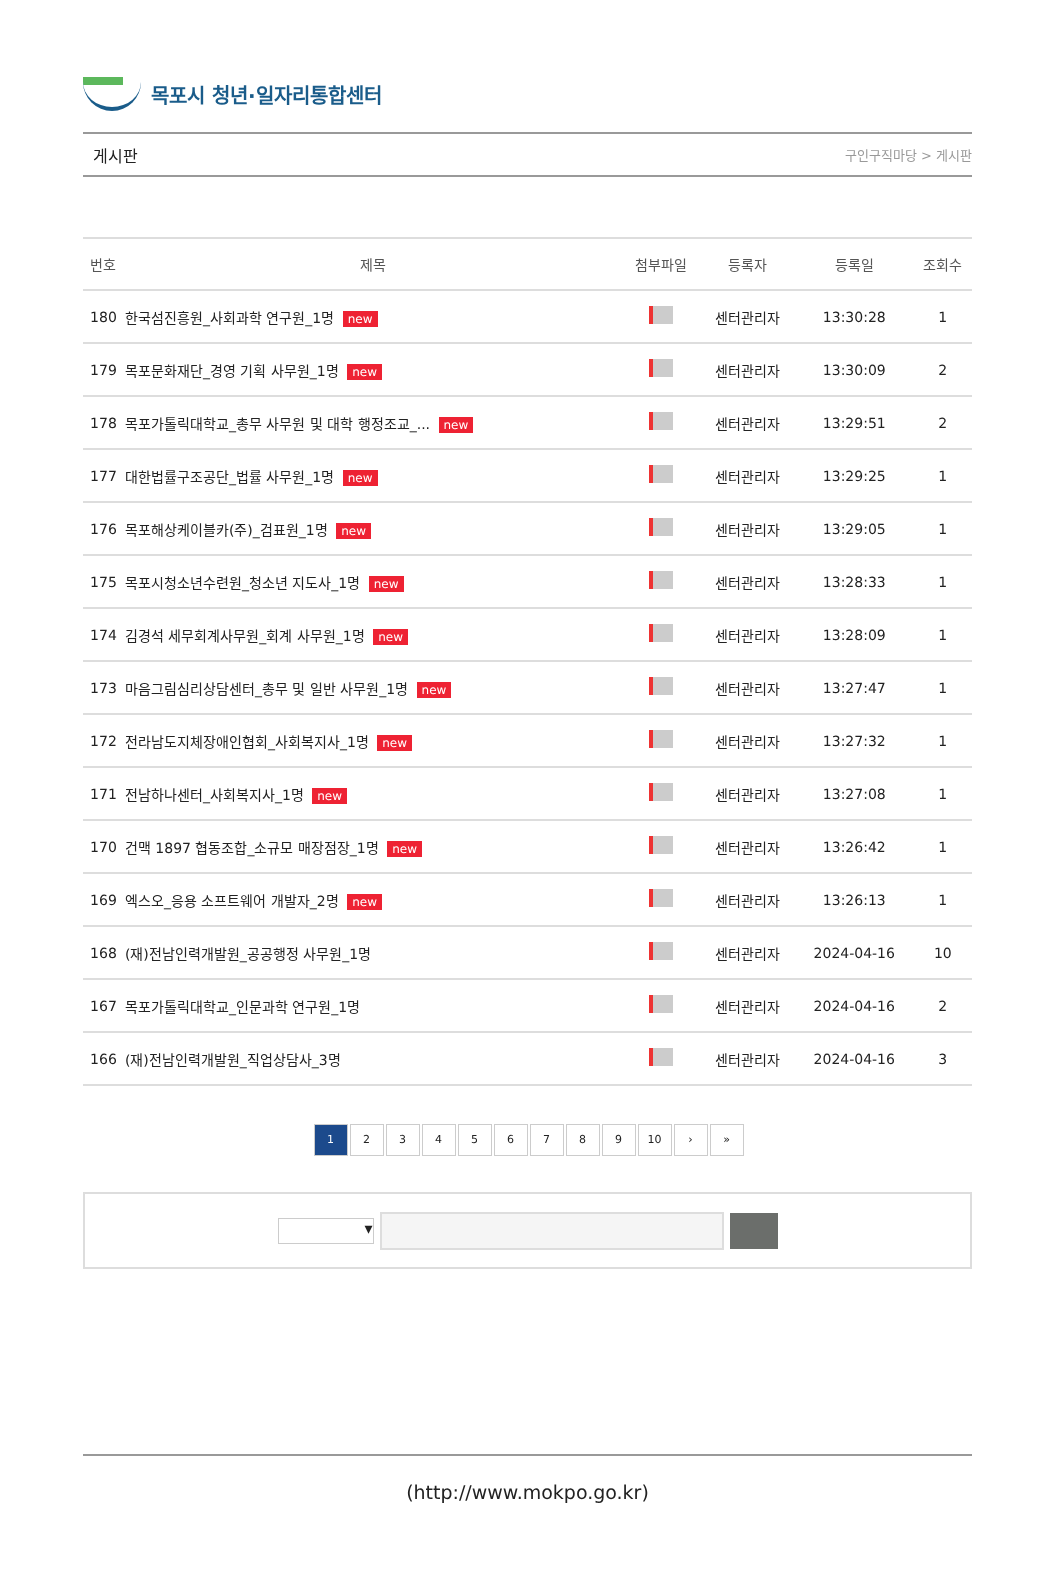목포시 청년·일자리통합센터
게시판 구인구직마당 > 게시판
| 번호 | 제목 | 첨부파일 | 등록자 | 등록일 | 조회수 |
| --- | --- | --- | --- | --- | --- |
| 180 | 한국섬진흥원_사회과학 연구원_1명 new | | 센터관리자 | 13:30:28 | 1 |
| 179 | 목포문화재단_경영 기획 사무원_1명 new | | 센터관리자 | 13:30:09 | 2 |
| 178 | 목포가톨릭대학교_총무 사무원 및 대학 행정조교_... new | | 센터관리자 | 13:29:51 | 2 |
| 177 | 대한법률구조공단_법률 사무원_1명 new | | 센터관리자 | 13:29:25 | 1 |
| 176 | 목포해상케이블카(주)_검표원_1명 new | | 센터관리자 | 13:29:05 | 1 |
| 175 | 목포시청소년수련원_청소년 지도사_1명 new | | 센터관리자 | 13:28:33 | 1 |
| 174 | 김경석 세무회계사무원_회계 사무원_1명 new | | 센터관리자 | 13:28:09 | 1 |
| 173 | 마음그림심리상담센터_총무 및 일반 사무원_1명 new | | 센터관리자 | 13:27:47 | 1 |
| 172 | 전라남도지체장애인협회_사회복지사_1명 new | | 센터관리자 | 13:27:32 | 1 |
| 171 | 전남하나센터_사회복지사_1명 new | | 센터관리자 | 13:27:08 | 1 |
| 170 | 건맥 1897 협동조합_소규모 매장점장_1명 new | | 센터관리자 | 13:26:42 | 1 |
| 169 | 엑스오_응용 소프트웨어 개발자_2명 new | | 센터관리자 | 13:26:13 | 1 |
| 168 | (재)전남인력개발원_공공행정 사무원_1명 | | 센터관리자 | 2024-04-16 | 10 |
| 167 | 목포가톨릭대학교_인문과학 연구원_1명 | | 센터관리자 | 2024-04-16 | 2 |
| 166 | (재)전남인력개발원_직업상담사_3명 | | 센터관리자 | 2024-04-16 | 3 |
1 2 3 4 5 6 7 8 9 10 › »
▾
(http://www.mokpo.go.kr)